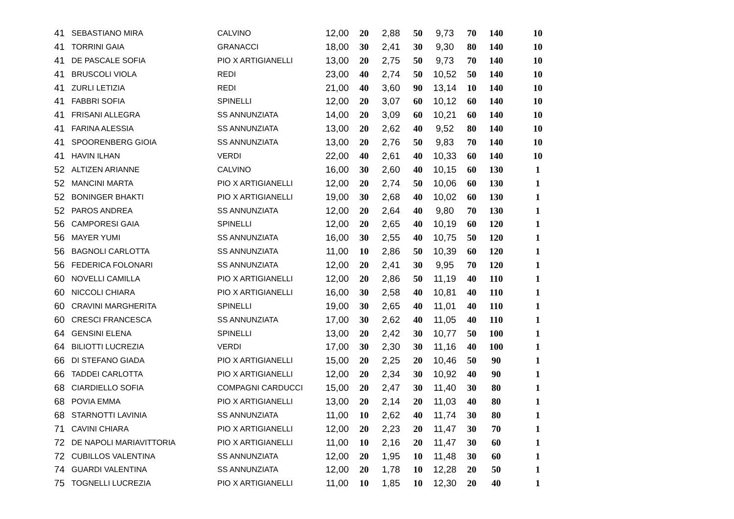| 41 | SEBASTIANO MIRA | CALVINO | 12,00 | 20 | 2,88 | 50 | 9,73 | 70 | 140 | 10 |
| 41 | TORRINI GAIA | GRANACCI | 18,00 | 30 | 2,41 | 30 | 9,30 | 80 | 140 | 10 |
| 41 | DE PASCALE SOFIA | PIO X ARTIGIANELLI | 13,00 | 20 | 2,75 | 50 | 9,73 | 70 | 140 | 10 |
| 41 | BRUSCOLI VIOLA | REDI | 23,00 | 40 | 2,74 | 50 | 10,52 | 50 | 140 | 10 |
| 41 | ZURLI LETIZIA | REDI | 21,00 | 40 | 3,60 | 90 | 13,14 | 10 | 140 | 10 |
| 41 | FABBRI SOFIA | SPINELLI | 12,00 | 20 | 3,07 | 60 | 10,12 | 60 | 140 | 10 |
| 41 | FRISANI ALLEGRA | SS ANNUNZIATA | 14,00 | 20 | 3,09 | 60 | 10,21 | 60 | 140 | 10 |
| 41 | FARINA ALESSIA | SS ANNUNZIATA | 13,00 | 20 | 2,62 | 40 | 9,52 | 80 | 140 | 10 |
| 41 | SPOORENBERG GIOIA | SS ANNUNZIATA | 13,00 | 20 | 2,76 | 50 | 9,83 | 70 | 140 | 10 |
| 41 | HAVIN ILHAN | VERDI | 22,00 | 40 | 2,61 | 40 | 10,33 | 60 | 140 | 10 |
| 52 | ALTIZEN ARIANNE | CALVINO | 16,00 | 30 | 2,60 | 40 | 10,15 | 60 | 130 | 1 |
| 52 | MANCINI MARTA | PIO X ARTIGIANELLI | 12,00 | 20 | 2,74 | 50 | 10,06 | 60 | 130 | 1 |
| 52 | BONINGER BHAKTI | PIO X ARTIGIANELLI | 19,00 | 30 | 2,68 | 40 | 10,02 | 60 | 130 | 1 |
| 52 | PAROS ANDREA | SS ANNUNZIATA | 12,00 | 20 | 2,64 | 40 | 9,80 | 70 | 130 | 1 |
| 56 | CAMPORESI GAIA | SPINELLI | 12,00 | 20 | 2,65 | 40 | 10,19 | 60 | 120 | 1 |
| 56 | MAYER YUMI | SS ANNUNZIATA | 16,00 | 30 | 2,55 | 40 | 10,75 | 50 | 120 | 1 |
| 56 | BAGNOLI CARLOTTA | SS ANNUNZIATA | 11,00 | 10 | 2,86 | 50 | 10,39 | 60 | 120 | 1 |
| 56 | FEDERICA FOLONARI | SS ANNUNZIATA | 12,00 | 20 | 2,41 | 30 | 9,95 | 70 | 120 | 1 |
| 60 | NOVELLI CAMILLA | PIO X ARTIGIANELLI | 12,00 | 20 | 2,86 | 50 | 11,19 | 40 | 110 | 1 |
| 60 | NICCOLI CHIARA | PIO X ARTIGIANELLI | 16,00 | 30 | 2,58 | 40 | 10,81 | 40 | 110 | 1 |
| 60 | CRAVINI MARGHERITA | SPINELLI | 19,00 | 30 | 2,65 | 40 | 11,01 | 40 | 110 | 1 |
| 60 | CRESCI FRANCESCA | SS ANNUNZIATA | 17,00 | 30 | 2,62 | 40 | 11,05 | 40 | 110 | 1 |
| 64 | GENSINI ELENA | SPINELLI | 13,00 | 20 | 2,42 | 30 | 10,77 | 50 | 100 | 1 |
| 64 | BILIOTTI LUCREZIA | VERDI | 17,00 | 30 | 2,30 | 30 | 11,16 | 40 | 100 | 1 |
| 66 | DI STEFANO GIADA | PIO X ARTIGIANELLI | 15,00 | 20 | 2,25 | 20 | 10,46 | 50 | 90 | 1 |
| 66 | TADDEI CARLOTTA | PIO X ARTIGIANELLI | 12,00 | 20 | 2,34 | 30 | 10,92 | 40 | 90 | 1 |
| 68 | CIARDIELLO SOFIA | COMPAGNI CARDUCCI | 15,00 | 20 | 2,47 | 30 | 11,40 | 30 | 80 | 1 |
| 68 | POVIA EMMA | PIO X ARTIGIANELLI | 13,00 | 20 | 2,14 | 20 | 11,03 | 40 | 80 | 1 |
| 68 | STARNOTTI LAVINIA | SS ANNUNZIATA | 11,00 | 10 | 2,62 | 40 | 11,74 | 30 | 80 | 1 |
| 71 | CAVINI CHIARA | PIO X ARTIGIANELLI | 12,00 | 20 | 2,23 | 20 | 11,47 | 30 | 70 | 1 |
| 72 | DE NAPOLI MARIAVITTORIA | PIO X ARTIGIANELLI | 11,00 | 10 | 2,16 | 20 | 11,47 | 30 | 60 | 1 |
| 72 | CUBILLOS VALENTINA | SS ANNUNZIATA | 12,00 | 20 | 1,95 | 10 | 11,48 | 30 | 60 | 1 |
| 74 | GUARDI VALENTINA | SS ANNUNZIATA | 12,00 | 20 | 1,78 | 10 | 12,28 | 20 | 50 | 1 |
| 75 | TOGNELLI LUCREZIA | PIO X ARTIGIANELLI | 11,00 | 10 | 1,85 | 10 | 12,30 | 20 | 40 | 1 |